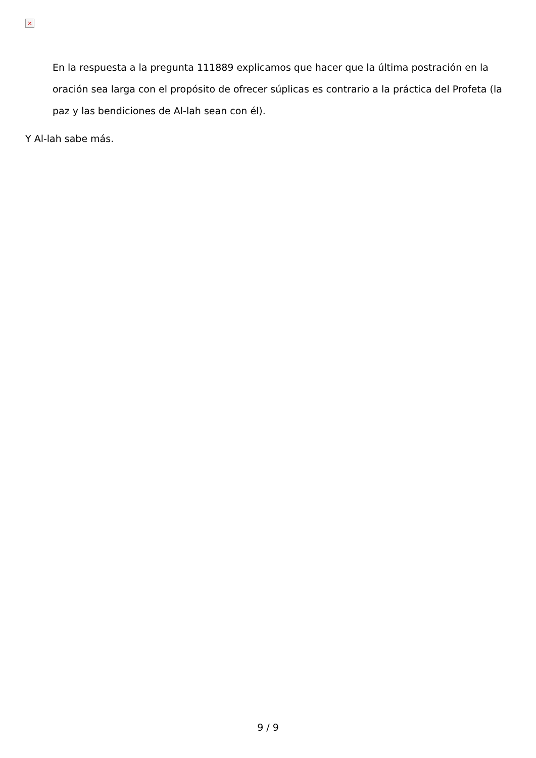×
En la respuesta a la pregunta 111889 explicamos que hacer que la última postración en la oración sea larga con el propósito de ofrecer súplicas es contrario a la práctica del Profeta (la paz y las bendiciones de Al-lah sean con él).
Y Al-lah sabe más.
9 / 9